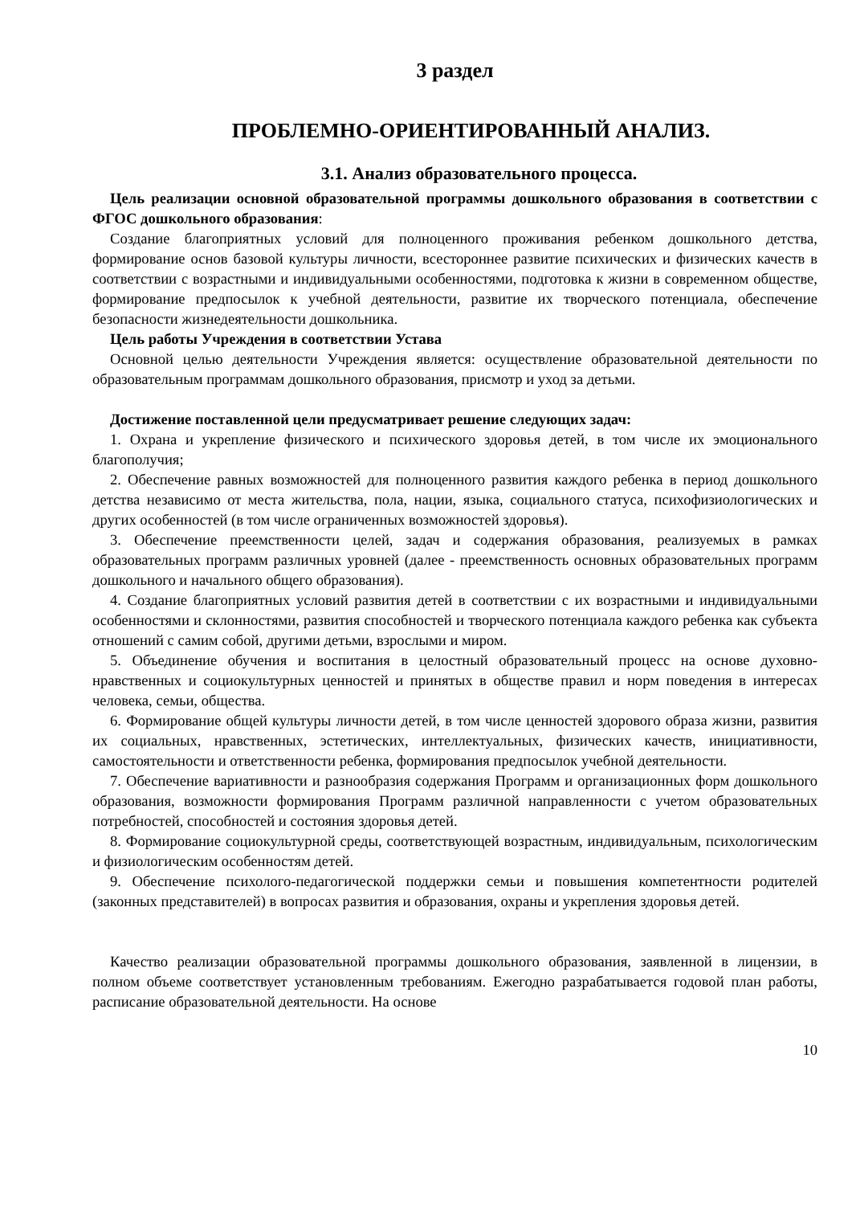3 раздел
ПРОБЛЕМНО-ОРИЕНТИРОВАННЫЙ АНАЛИЗ.
3.1. Анализ образовательного процесса.
Цель реализации основной образовательной программы дошкольного образования в соответствии с ФГОС дошкольного образования:
Создание благоприятных условий для полноценного проживания ребенком дошкольного детства, формирование основ базовой культуры личности, всестороннее развитие психических и физических качеств в соответствии с возрастными и индивидуальными особенностями, подготовка к жизни в современном обществе, формирование предпосылок к учебной деятельности, развитие их творческого потенциала, обеспечение безопасности жизнедеятельности дошкольника.
Цель работы Учреждения в соответствии Устава
Основной целью деятельности Учреждения является: осуществление образовательной деятельности по образовательным программам дошкольного образования, присмотр и уход за детьми.
Достижение поставленной цели предусматривает решение следующих задач:
1. Охрана и укрепление физического и психического здоровья детей, в том числе их эмоционального благополучия;
2. Обеспечение равных возможностей для полноценного развития каждого ребенка в период дошкольного детства независимо от места жительства, пола, нации, языка, социального статуса, психофизиологических и других особенностей (в том числе ограниченных возможностей здоровья).
3. Обеспечение преемственности целей, задач и содержания образования, реализуемых в рамках образовательных программ различных уровней (далее - преемственность основных образовательных программ дошкольного и начального общего образования).
4. Создание благоприятных условий развития детей в соответствии с их возрастными и индивидуальными особенностями и склонностями, развития способностей и творческого потенциала каждого ребенка как субъекта отношений с самим собой, другими детьми, взрослыми и миром.
5. Объединение обучения и воспитания в целостный образовательный процесс на основе духовно-нравственных и социокультурных ценностей и принятых в обществе правил и норм поведения в интересах человека, семьи, общества.
6. Формирование общей культуры личности детей, в том числе ценностей здорового образа жизни, развития их социальных, нравственных, эстетических, интеллектуальных, физических качеств, инициативности, самостоятельности и ответственности ребенка, формирования предпосылок учебной деятельности.
7. Обеспечение вариативности и разнообразия содержания Программ и организационных форм дошкольного образования, возможности формирования Программ различной направленности с учетом образовательных потребностей, способностей и состояния здоровья детей.
8. Формирование социокультурной среды, соответствующей возрастным, индивидуальным, психологическим и физиологическим особенностям детей.
9. Обеспечение психолого-педагогической поддержки семьи и повышения компетентности родителей (законных представителей) в вопросах развития и образования, охраны и укрепления здоровья детей.
Качество реализации образовательной программы дошкольного образования, заявленной в лицензии, в полном объеме соответствует установленным требованиям. Ежегодно разрабатывается годовой план работы, расписание образовательной деятельности. На основе
10